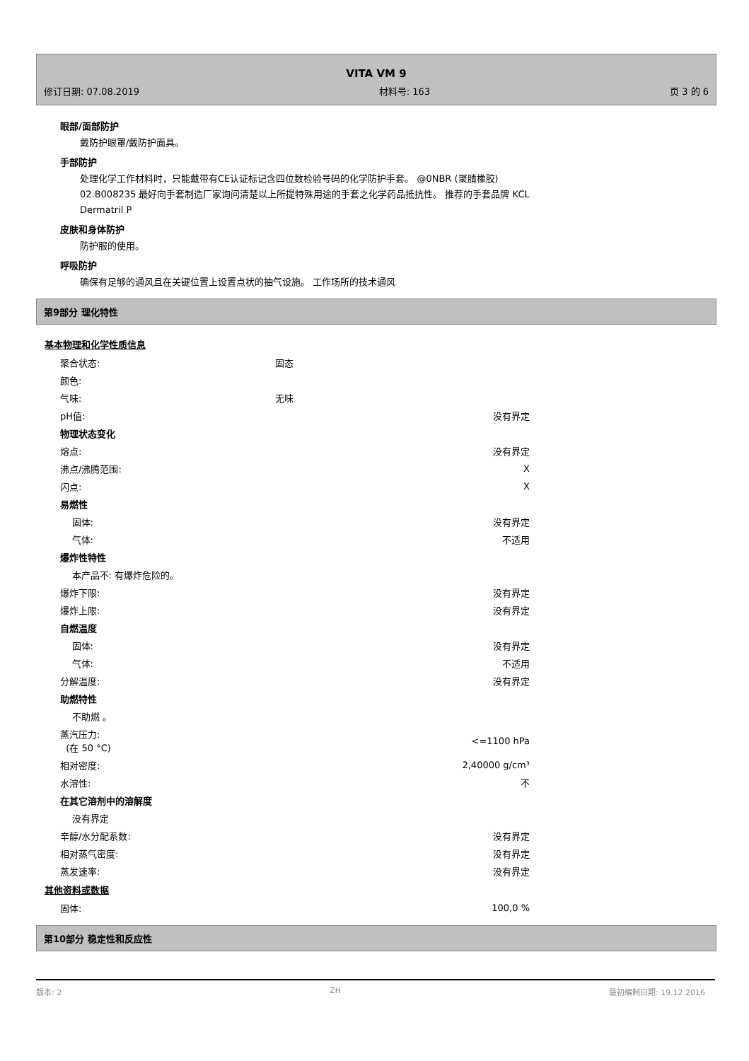VITA VM 9
修订日期: 07.08.2019 材料号: 163 页 3 的 6
眼部/面部防护
戴防护眼罩/戴防护面具。
手部防护
处理化学工作材料时，只能戴带有CE认证标记含四位数检验号码的化学防护手套。 @0NBR (聚腈橡胶)
02.B008235 最好向手套制造厂家询问清楚以上所提特殊用途的手套之化学药品抵抗性。 推荐的手套品牌 KCL
Dermatril P
皮肤和身体防护
防护服的使用。
呼吸防护
确保有足够的通风且在关键位置上设置点状的抽气设施。 工作场所的技术通风
第9部分 理化特性
基本物理和化学性质信息
| 聚合状态: | 固态 | |
| 颜色: | | |
| 气味: | 无味 | |
| pH值: | | 没有界定 |
| 物理状态变化 | | |
| 熔点: | | 没有界定 |
| 沸点/沸腾范围: | | X |
| 闪点: | | X |
| 易燃性 | | |
| 固体: | | 没有界定 |
| 气体: | | 不适用 |
| 爆炸性特性 | | |
| 本产品不: 有爆炸危险的。 | | |
| 爆炸下限: | | 没有界定 |
| 爆炸上限: | | 没有界定 |
| 自燃温度 | | |
| 固体: | | 没有界定 |
| 气体: | | 不适用 |
| 分解温度: | | 没有界定 |
| 助燃特性 | | |
| 不助燃 。 | | |
| 蒸汽压力: (在 50 °C) | | <=1100 hPa |
| 相对密度: | | 2,40000 g/cm³ |
| 水溶性: | | 不 |
| 在其它溶剂中的溶解度 | | |
| 没有界定 | | |
| 辛醇/水分配系数: | | 没有界定 |
| 相对蒸气密度: | | 没有界定 |
| 蒸发速率: | | 没有界定 |
其他资料或数据
| 固体: | 100,0 % |
第10部分 稳定性和反应性
版本: 2 ZH 最初编制日期: 19.12.2016